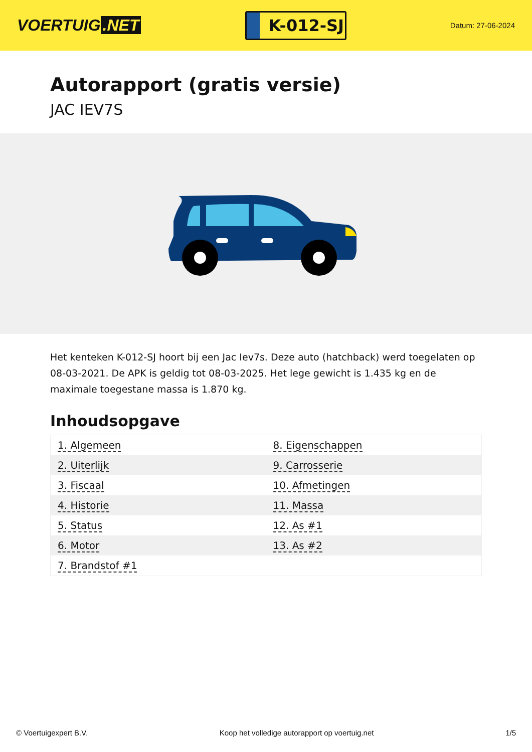VOERTUIG.NET
K-012-SJ
Datum: 27-06-2024
Autorapport (gratis versie)
JAC IEV7S
Het kenteken K-012-SJ hoort bij een Jac Iev7s. Deze auto (hatchback) werd toegelaten op 08-03-2021. De APK is geldig tot 08-03-2025. Het lege gewicht is 1.435 kg en de maximale toegestane massa is 1.870 kg.
Inhoudsopgave
| 1. Algemeen | 8. Eigenschappen |
| 2. Uiterlijk | 9. Carrosserie |
| 3. Fiscaal | 10. Afmetingen |
| 4. Historie | 11. Massa |
| 5. Status | 12. As #1 |
| 6. Motor | 13. As #2 |
| 7. Brandstof #1 | |
© Voertuigexpert B.V. Koop het volledige autorapport op voertuig.net 1/5